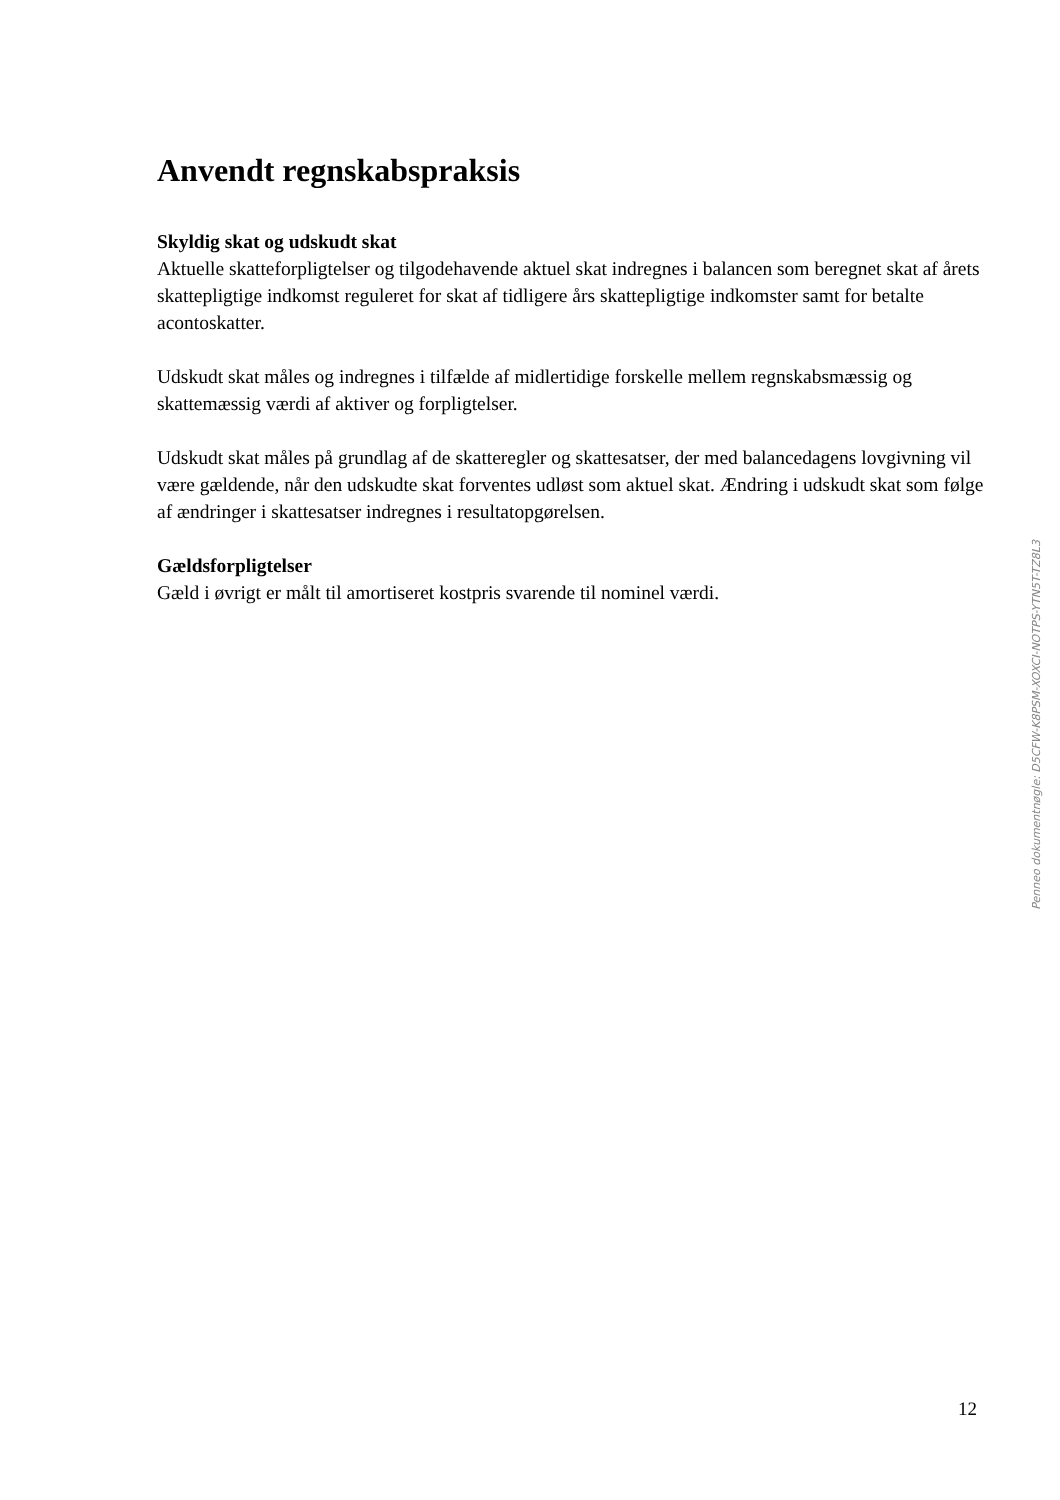Anvendt regnskabspraksis
Skyldig skat og udskudt skat
Aktuelle skatteforpligtelser og tilgodehavende aktuel skat indregnes i balancen som beregnet skat af årets skattepligtige indkomst reguleret for skat af tidligere års skattepligtige indkomster samt for betalte acontoskatter.
Udskudt skat måles og indregnes i tilfælde af midlertidige forskelle mellem regnskabsmæssig og skattemæssig værdi af aktiver og forpligtelser.
Udskudt skat måles på grundlag af de skatteregler og skattesatser, der med balancedagens lovgivning vil være gældende, når den udskudte skat forventes udløst som aktuel skat. Ændring i udskudt skat som følge af ændringer i skattesatser indregnes i resultatopgørelsen.
Gældsforpligtelser
Gæld i øvrigt er målt til amortiseret kostpris svarende til nominel værdi.
Penneo dokumentnøgle: D5CFW-K8PSM-XOXCI-NOTPS-YTN5T-TZ8L3
12